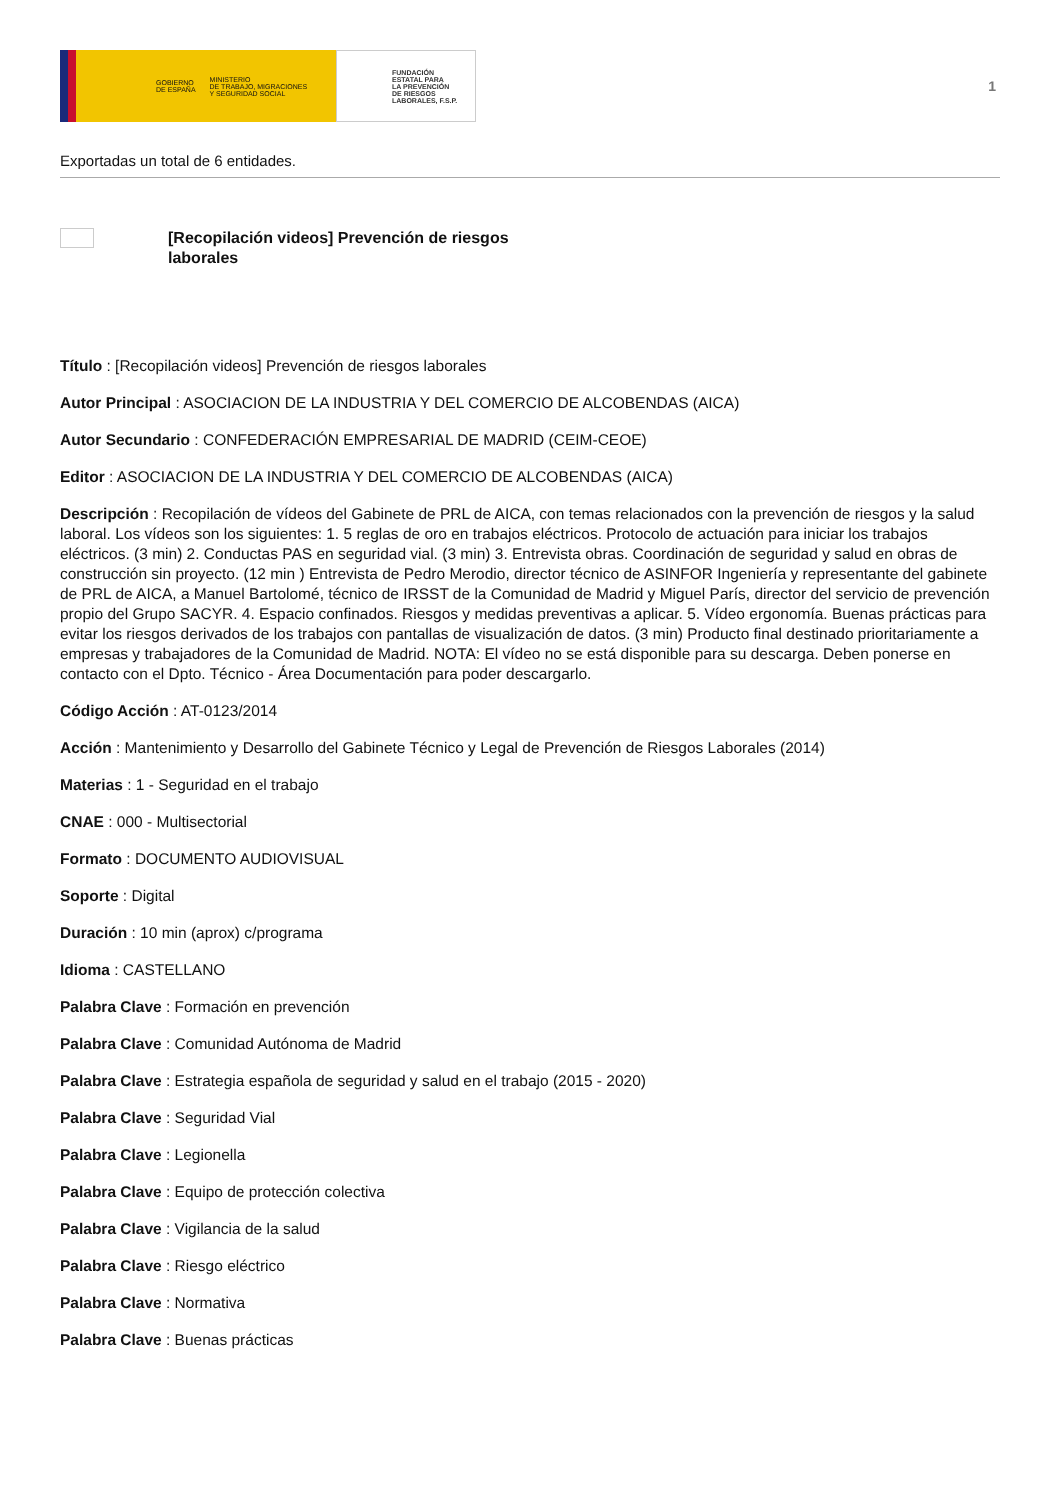GOBIERNO
DE ESPAÑA MINISTERIO
DE TRABAJO, MIGRACIONES
Y SEGURIDAD SOCIAL
FUNDACIÓN
ESTATAL PARA
LA PREVENCIÓN
DE RIESGOS
LABORALES, F.S.P.
1
Exportadas un total de 6 entidades.
[Recopilación videos] Prevención de riesgos laborales
Título : [Recopilación videos] Prevención de riesgos laborales
Autor Principal : ASOCIACION DE LA INDUSTRIA Y DEL COMERCIO DE ALCOBENDAS (AICA)
Autor Secundario : CONFEDERACIÓN EMPRESARIAL DE MADRID (CEIM-CEOE)
Editor : ASOCIACION DE LA INDUSTRIA Y DEL COMERCIO DE ALCOBENDAS (AICA)
Descripción : Recopilación de vídeos del Gabinete de PRL de AICA, con temas relacionados con la prevención de riesgos y la salud laboral. Los vídeos son los siguientes: 1. 5 reglas de oro en trabajos eléctricos. Protocolo de actuación para iniciar los trabajos eléctricos. (3 min) 2. Conductas PAS en seguridad vial. (3 min) 3. Entrevista obras. Coordinación de seguridad y salud en obras de construcción sin proyecto. (12 min ) Entrevista de Pedro Merodio, director técnico de ASINFOR Ingeniería y representante del gabinete de PRL de AICA, a Manuel Bartolomé, técnico de IRSST de la Comunidad de Madrid y Miguel París, director del servicio de prevención propio del Grupo SACYR. 4. Espacio confinados. Riesgos y medidas preventivas a aplicar. 5. Vídeo ergonomía. Buenas prácticas para evitar los riesgos derivados de los trabajos con pantallas de visualización de datos. (3 min) Producto final destinado prioritariamente a empresas y trabajadores de la Comunidad de Madrid. NOTA: El vídeo no se está disponible para su descarga. Deben ponerse en contacto con el Dpto. Técnico - Área Documentación para poder descargarlo.
Código Acción : AT-0123/2014
Acción : Mantenimiento y Desarrollo del Gabinete Técnico y Legal de Prevención de Riesgos Laborales (2014)
Materias : 1 - Seguridad en el trabajo
CNAE : 000 - Multisectorial
Formato : DOCUMENTO AUDIOVISUAL
Soporte : Digital
Duración : 10 min (aprox) c/programa
Idioma : CASTELLANO
Palabra Clave : Formación en prevención
Palabra Clave : Comunidad Autónoma de Madrid
Palabra Clave : Estrategia española de seguridad y salud en el trabajo (2015 - 2020)
Palabra Clave : Seguridad Vial
Palabra Clave : Legionella
Palabra Clave : Equipo de protección colectiva
Palabra Clave : Vigilancia de la salud
Palabra Clave : Riesgo eléctrico
Palabra Clave : Normativa
Palabra Clave : Buenas prácticas